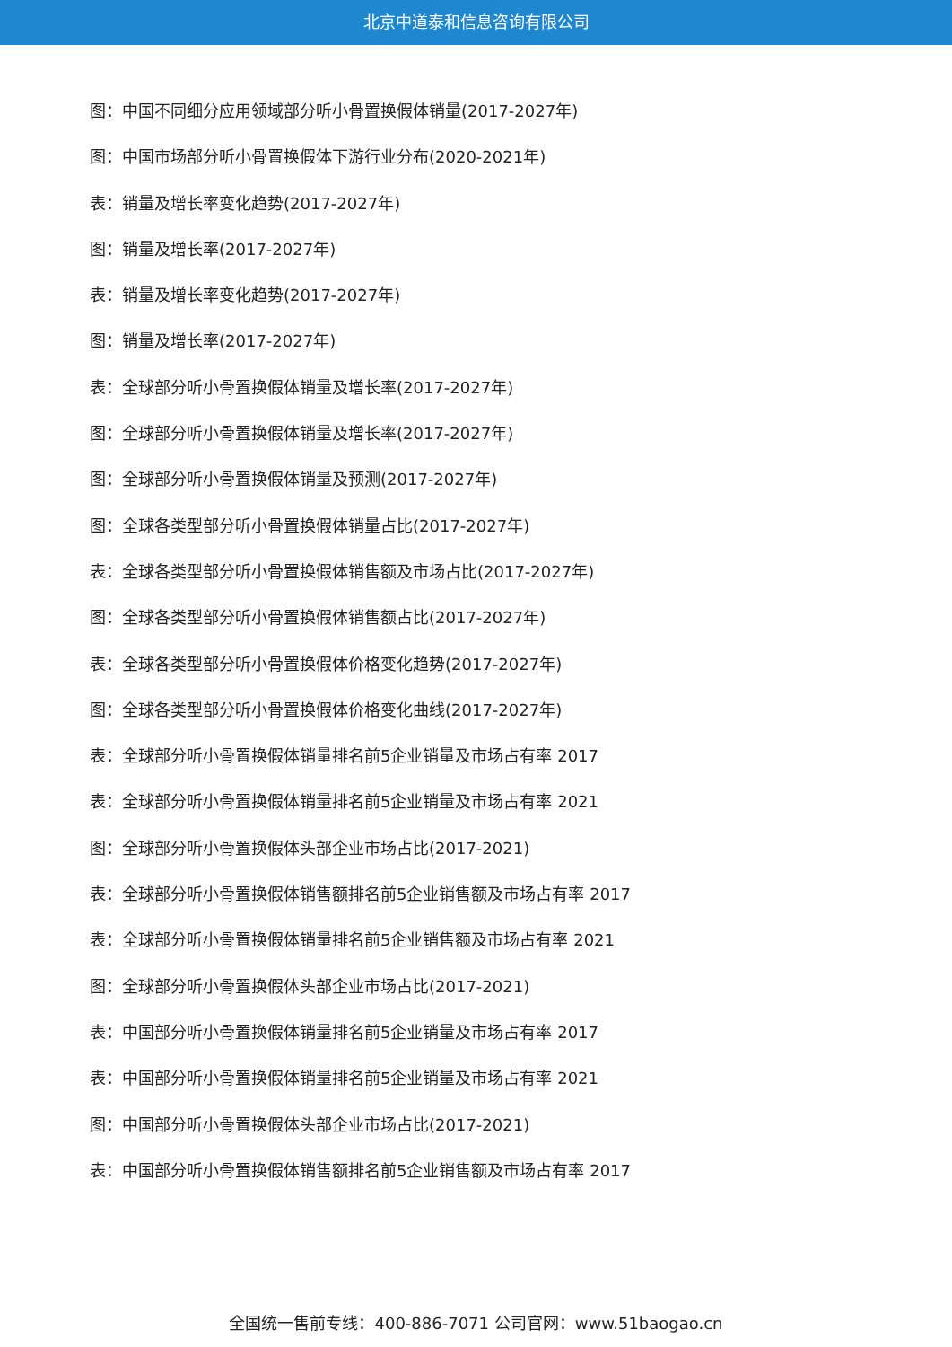北京中道泰和信息咨询有限公司
图：中国不同细分应用领域部分听小骨置换假体销量(2017-2027年)
图：中国市场部分听小骨置换假体下游行业分布(2020-2021年)
表：销量及增长率变化趋势(2017-2027年)
图：销量及增长率(2017-2027年)
表：销量及增长率变化趋势(2017-2027年)
图：销量及增长率(2017-2027年)
表：全球部分听小骨置换假体销量及增长率(2017-2027年)
图：全球部分听小骨置换假体销量及增长率(2017-2027年)
图：全球部分听小骨置换假体销量及预测(2017-2027年)
图：全球各类型部分听小骨置换假体销量占比(2017-2027年)
表：全球各类型部分听小骨置换假体销售额及市场占比(2017-2027年)
图：全球各类型部分听小骨置换假体销售额占比(2017-2027年)
表：全球各类型部分听小骨置换假体价格变化趋势(2017-2027年)
图：全球各类型部分听小骨置换假体价格变化曲线(2017-2027年)
表：全球部分听小骨置换假体销量排名前5企业销量及市场占有率 2017
表：全球部分听小骨置换假体销量排名前5企业销量及市场占有率 2021
图：全球部分听小骨置换假体头部企业市场占比(2017-2021)
表：全球部分听小骨置换假体销售额排名前5企业销售额及市场占有率 2017
表：全球部分听小骨置换假体销量排名前5企业销售额及市场占有率 2021
图：全球部分听小骨置换假体头部企业市场占比(2017-2021)
表：中国部分听小骨置换假体销量排名前5企业销量及市场占有率 2017
表：中国部分听小骨置换假体销量排名前5企业销量及市场占有率 2021
图：中国部分听小骨置换假体头部企业市场占比(2017-2021)
表：中国部分听小骨置换假体销售额排名前5企业销售额及市场占有率 2017
全国统一售前专线：400-886-7071 公司官网：www.51baogao.cn